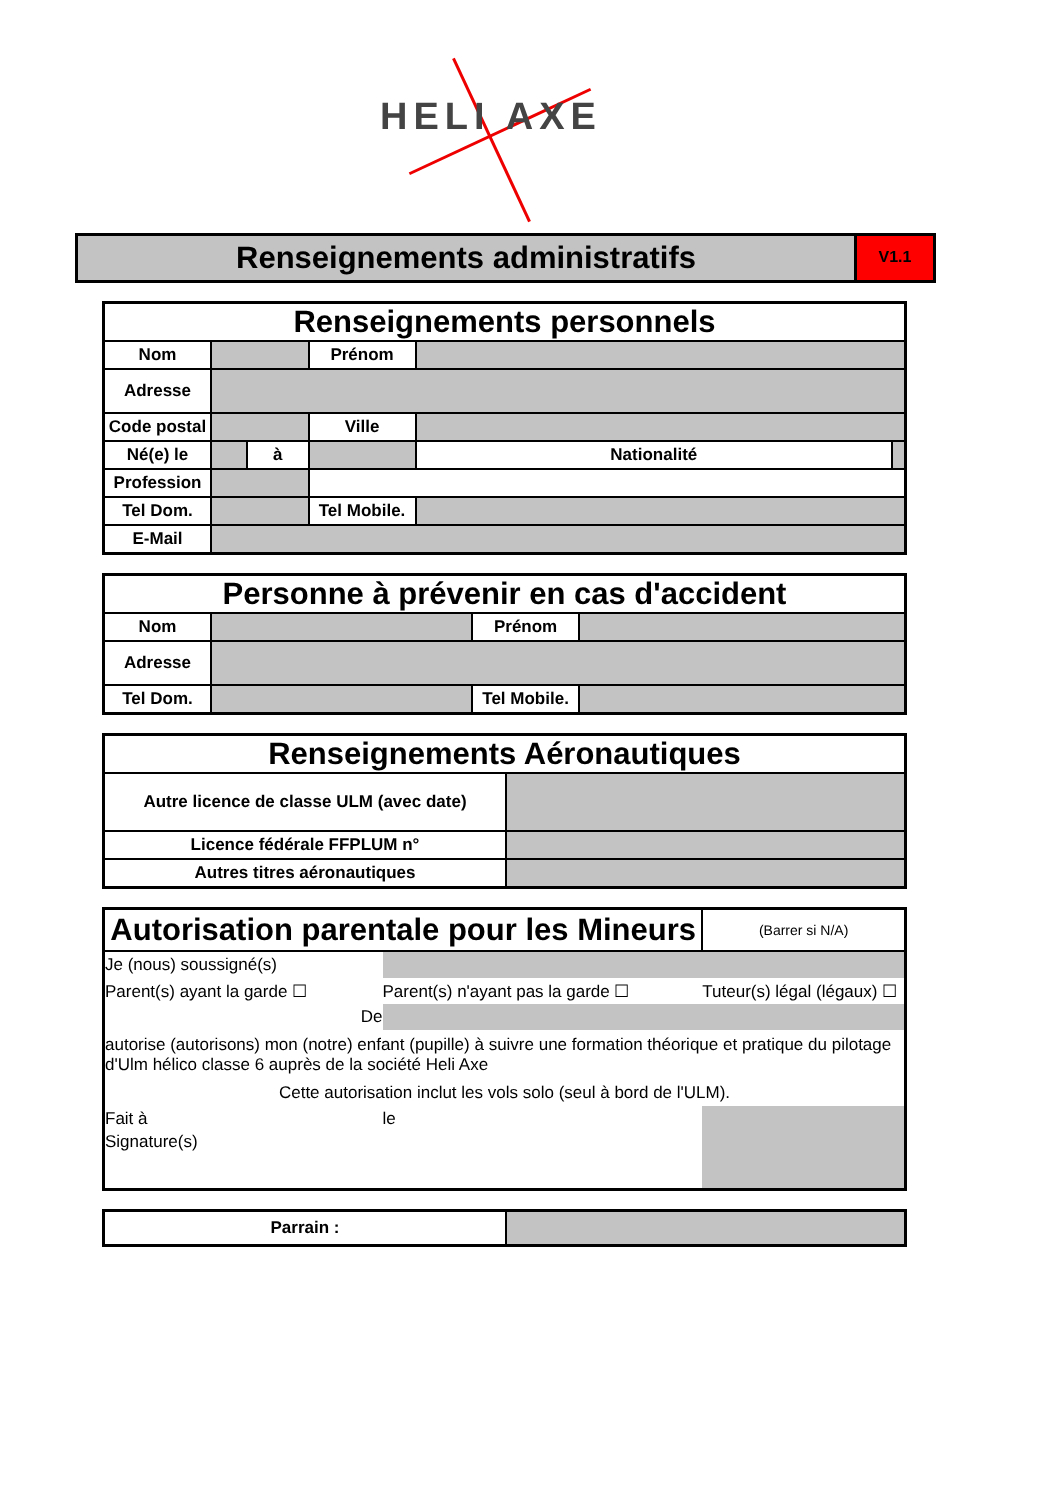HELI AXE
Renseignements administratifs
V1.1
| Renseignements personnels | | | | | |
| Nom | | | Prénom | | |
| Adresse | | | | | |
| Code postal | | | Ville | | |
| Né(e) le | | à | | Nationalité | |
| Profession | | | | | |
| Tel Dom. | | | Tel Mobile. | | |
| E-Mail | | | | | |
| Personne à prévenir en cas d'accident | | | |
| Nom | | Prénom | |
| Adresse | | | |
| Tel Dom. | | Tel Mobile. | |
| Renseignements Aéronautiques | |
| Autre licence de classe ULM (avec date) | |
| Licence fédérale FFPLUM n° | |
| Autres titres aéronautiques | |
| Autorisation parentale pour les Mineurs | | | | | (Barrer si N/A) |
| Je (nous) soussigné(s) | | | | | |
| Parent(s) ayant la garde ☐ | | Parent(s) n'ayant pas la garde ☐ | | Tuteur(s) légal (légaux) ☐ | |
| De | | | | | |
| autorise (autorisons) mon (notre) enfant (pupille) à suivre une formation théorique et pratique du pilotage d'Ulm hélico classe 6 auprès de la société Heli Axe | | | | | |
| Cette autorisation inclut les vols solo (seul à bord de l'ULM). | | | | | |
| Fait à | | | le | | |
| Signature(s) | | | | | |
| Parrain : | |